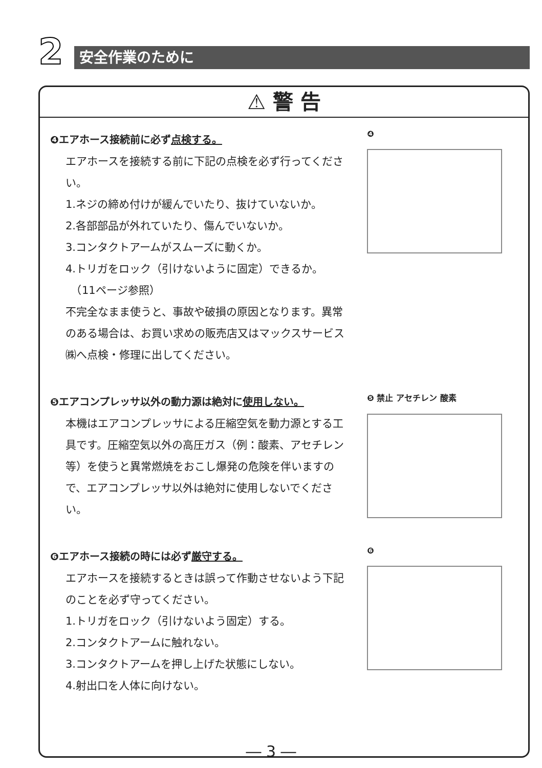2 安全作業のために
⚠ 警 告
❹エアホース接続前に必ず点検する。
エアホースを接続する前に下記の点検を必ず行ってください。
1.ネジの締め付けが緩んでいたり、抜けていないか。
2.各部部品が外れていたり、傷んでいないか。
3.コンタクトアームがスムーズに動くか。
4.トリガをロック（引けないように固定）できるか。
　（11ページ参照）
不完全なまま使うと、事故や破損の原因となります。異常のある場合は、お買い求めの販売店又はマックスサービス㈱へ点検・修理に出してください。
❹
❺エアコンプレッサ以外の動力源は絶対に使用しない。
本機はエアコンプレッサによる圧縮空気を動力源とする工具です。圧縮空気以外の高圧ガス（例：酸素、アセチレン等）を使うと異常燃焼をおこし爆発の危険を伴いますので、エアコンプレッサ以外は絶対に使用しないでください。
❺ 禁止 アセチレン 酸素
❻エアホース接続の時には必ず厳守する。
エアホースを接続するときは誤って作動させないよう下記のことを必ず守ってください。
1.トリガをロック（引けないよう固定）する。
2.コンタクトアームに触れない。
3.コンタクトアームを押し上げた状態にしない。
4.射出口を人体に向けない。
❻
― 3 ―